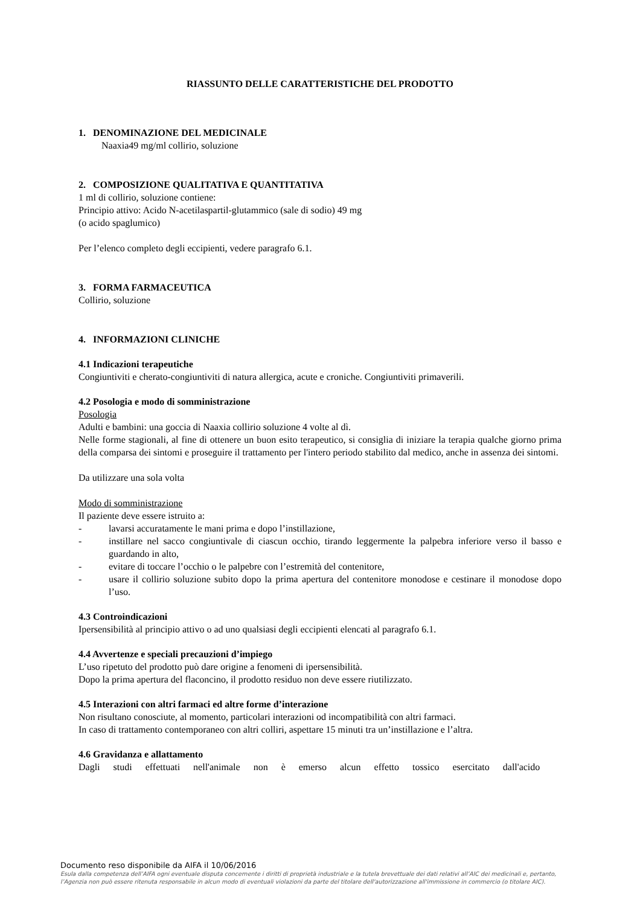RIASSUNTO DELLE CARATTERISTICHE DEL PRODOTTO
1. DENOMINAZIONE DEL MEDICINALE
Naaxia49 mg/ml collirio, soluzione
2. COMPOSIZIONE QUALITATIVA E QUANTITATIVA
1 ml di collirio, soluzione contiene:
Principio attivo: Acido N-acetilaspartil-glutammico (sale di sodio) 49 mg
(o acido spaglumico)
Per l’elenco completo degli eccipienti, vedere paragrafo 6.1.
3. FORMA FARMACEUTICA
Collirio, soluzione
4. INFORMAZIONI CLINICHE
4.1 Indicazioni terapeutiche
Congiuntiviti e cherato-congiuntiviti di natura allergica, acute e croniche. Congiuntiviti primaverili.
4.2 Posologia e modo di somministrazione
Posologia
Adulti e bambini: una goccia di Naaxia collirio soluzione 4 volte al dì.
Nelle forme stagionali, al fine di ottenere un buon esito terapeutico, si consiglia di iniziare la terapia qualche giorno prima della comparsa dei sintomi e proseguire il trattamento per l'intero periodo stabilito dal medico, anche in assenza dei sintomi.
Da utilizzare una sola volta
Modo di somministrazione
Il paziente deve essere istruito a:
- lavarsi accuratamente le mani prima e dopo l’instillazione,
- instillare nel sacco congiuntivale di ciascun occhio, tirando leggermente la palpebra inferiore verso il basso e guardando in alto,
- evitare di toccare l’occhio o le palpebre con l’estremità del contenitore,
- usare il collirio soluzione subito dopo la prima apertura del contenitore monodose e cestinare il monodose dopo l’uso.
4.3 Controindicazioni
Ipersensibilità al principio attivo o ad uno qualsiasi degli eccipienti elencati al paragrafo 6.1.
4.4 Avvertenze e speciali precauzioni d’impiego
L’uso ripetuto del prodotto può dare origine a fenomeni di ipersensibilità.
Dopo la prima apertura del flaconcino, il prodotto residuo non deve essere riutilizzato.
4.5 Interazioni con altri farmaci ed altre forme d’interazione
Non risultano conosciute, al momento, particolari interazioni od incompatibilità con altri farmaci.
In caso di trattamento contemporaneo con altri colliri, aspettare 15 minuti tra un’instillazione e l’altra.
4.6 Gravidanza e allattamento
Dagli studi effettuati nell'animale non è emerso alcun effetto tossico esercitato dall'acido
Documento reso disponibile da AIFA il 10/06/2016
Esula dalla competenza dell’AIFA ogni eventuale disputa concernente i diritti di proprietà industriale e la tutela brevettuale dei dati relativi all’AIC dei medicinali e, pertanto, l’Agenzia non può essere ritenuta responsabile in alcun modo di eventuali violazioni da parte del titolare dell'autorizzazione all'immissione in commercio (o titolare AIC).